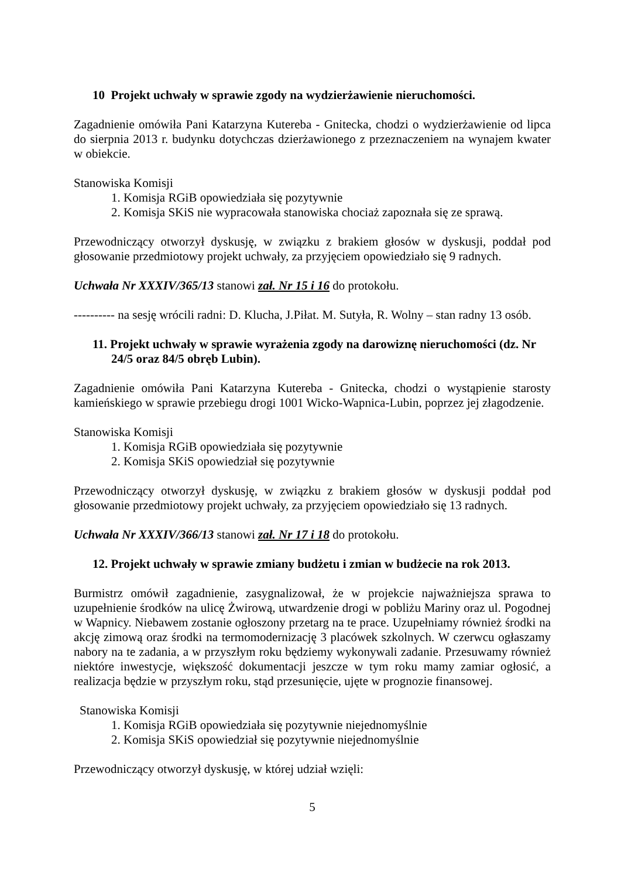10 Projekt uchwały w sprawie zgody na wydzierżawienie nieruchomości.
Zagadnienie omówiła Pani Katarzyna Kutereba - Gnitecka, chodzi o wydzierżawienie od lipca do sierpnia 2013 r. budynku dotychczas dzierżawionego z przeznaczeniem na wynajem kwater w obiekcie.
Stanowiska Komisji
1. Komisja RGiB opowiedziała się pozytywnie
2. Komisja SKiS nie wypracowała stanowiska chociaż zapoznała się ze sprawą.
Przewodniczący otworzył dyskusję, w związku z brakiem głosów w dyskusji, poddał pod głosowanie przedmiotowy projekt uchwały, za przyjęciem opowiedziało się 9 radnych.
Uchwała Nr XXXIV/365/13 stanowi zał. Nr 15 i 16 do protokołu.
---------- na sesję wrócili radni: D. Klucha, J.Piłat. M. Sutyła, R. Wolny – stan radny 13 osób.
11. Projekt uchwały w sprawie wyrażenia zgody na darowiznę nieruchomości (dz. Nr 24/5 oraz 84/5 obręb Lubin).
Zagadnienie omówiła Pani Katarzyna Kutereba - Gnitecka, chodzi o wystąpienie starosty kamieńskiego w sprawie przebiegu drogi 1001 Wicko-Wapnica-Lubin, poprzez jej złagodzenie.
Stanowiska Komisji
1. Komisja RGiB opowiedziała się pozytywnie
2. Komisja SKiS opowiedział się pozytywnie
Przewodniczący otworzył dyskusję, w związku z brakiem głosów w dyskusji poddał pod głosowanie przedmiotowy projekt uchwały, za przyjęciem opowiedziało się 13 radnych.
Uchwała Nr XXXIV/366/13 stanowi zał. Nr 17 i 18 do protokołu.
12. Projekt uchwały w sprawie zmiany budżetu i zmian w budżecie na rok 2013.
Burmistrz omówił zagadnienie, zasygnalizował, że w projekcie najważniejsza sprawa to uzupełnienie środków na ulicę Żwirową, utwardzenie drogi w pobliżu Mariny oraz ul. Pogodnej w Wapnicy. Niebawem zostanie ogłoszony przetarg na te prace. Uzupełniamy również środki na akcję zimową oraz środki na termomodernizację 3 placówek szkolnych. W czerwcu ogłaszamy nabory na te zadania, a w przyszłym roku będziemy wykonywali zadanie. Przesuwamy również niektóre inwestycje, większość dokumentacji jeszcze w tym roku mamy zamiar ogłosić, a realizacja będzie w przyszłym roku, stąd przesunięcie, ujęte w prognozie finansowej.
Stanowiska Komisji
1. Komisja RGiB opowiedziała się pozytywnie niejednomyślnie
2. Komisja SKiS opowiedział się pozytywnie niejednomyślnie
Przewodniczący otworzył dyskusję, w której udział wzięli:
5